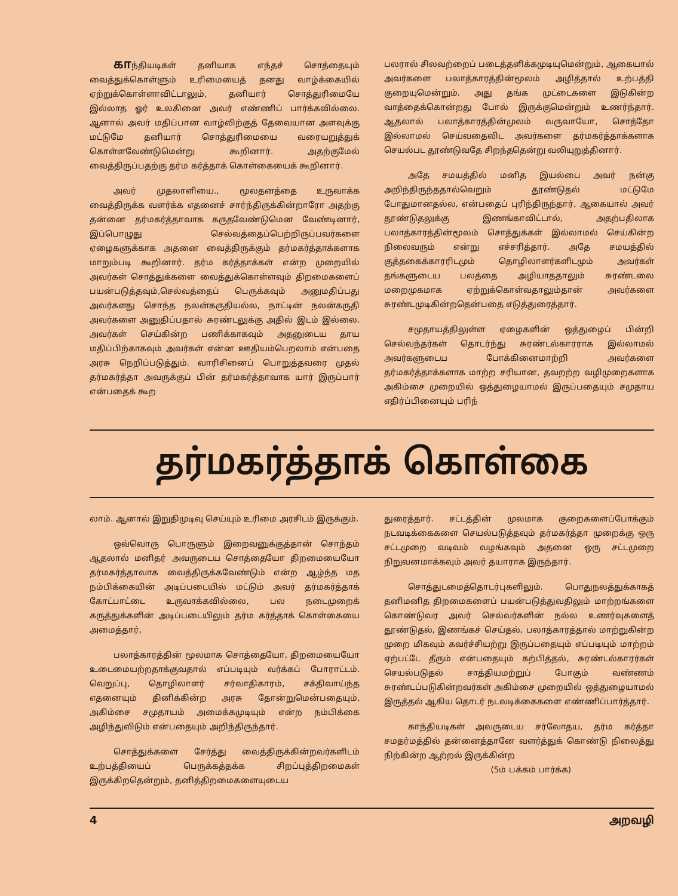காந்தியடிகள் தனியாக எந்தச் சொத்தையும் வைத்துக்கொள்ளும் உரிமையைத் தனது வாழ்க்கையில் ஏற்றுக்கொள்ளாவிட்டாலும், தனியார் சொத்துரிமையே இல்லாத ஓர் உலகினை அவர் எண்ணிப் பார்க்கவில்லை. ஆனால் அவர் மதிப்பான வாழ்விற்குத் தேவையான அளவுக்கு மட்டுமே தனியார் சொத்துரிமையை வரையறுத்துக் கொள்ளவேண்டுமென்று கூறினார். அதற்குமேல் வைத்திருப்பதற்கு தர்ம கர்த்தாக் கொள்கையைக் கூறினார்.
அவர் முதலாளியை., மூலதனத்தை உருவாக்க வைத்திருக்க வளர்க்க எதனைச் சார்ந்திருக்கின்றாரோ அதற்கு தன்னை தர்மகர்த்தாவாக கருதவேண்டுமென வேண்டினார், இப்பொழுது செல்வத்தைப்பெற்றிருப்பவர்களை ஏழைகளுக்காக அதனை வைத்திருக்கும் தர்மகர்த்தாக்களாக மாறும்படி கூறினார். தர்ம கர்த்தாக்கள் என்ற முறையில் அவர்கள் சொத்துக்களை வைத்துக்கொள்ளவும் திறமைகளைப் பயன்படுத்தவும்,செல்வத்தைப் பெருக்கவும் அனுமதிப்பது அவர்களது சொந்த நலன்கருதியல்ல, நாட்டின் நலன்கருதி அவர்களை அனுதிப்பதால் சுரண்டலுக்கு அதில் இடம் இல்லை. அவர்கள் செய்கின்ற பணிக்காகவும் அதனுடைய தாய மதிப்பிற்காகவும் அவர்கள் என்ன ஊதியம்பெறலாம் என்பதை அரசு நெறிப்படுத்தும். வாரிசினைப் பொறுத்தவரை முதல் தர்மகர்த்தா அவருக்குப் பின் தர்மகர்த்தாவாக யார் இருப்பார் என்பதைக் கூற
பலரால் சிலவற்றைப் படைத்தளிக்கமுடியுமென்றும், ஆகையால் அவர்களை பலாத்காரத்தின்மூலம் அழித்தால் உற்பத்தி குறையுமென்றும். அது தங்க முட்டைகளை இடுகின்ற வாத்தைக்கொன்றது போல் இருக்குமென்றும் உணர்ந்தார். ஆதலால் பலாத்காரத்தின்முலம் வருவாயோ, சொத்தோ இல்லாமல் செய்வதைவிட அவர்களை தர்மகர்த்தாக்களாக செயல்பட தூண்டுவதே சிறந்ததென்று வலியுறுத்தினார்.
அதே சமயத்தில் மனித இயல்பை அவர் நன்கு அறிந்திருந்ததால்வெறும் தூண்டுதல் மட்டுமே போதுமானதல்ல, என்பதைப் புரிந்திருந்தார், ஆகையால் அவர் தூண்டுதலுக்கு இணங்காவிட்டால், அதற்பதிலாக பலாத்காரத்தின்மூலம் சொத்துக்கள் இல்லாமல் செய்கின்ற நிலைவரும் என்று எச்சரித்தார். அதே சமயத்தில் குத்தகைக்காரரிடமும் தொழிலாளர்களிடமும் அவர்கள் தங்களுடைய பலத்தை அழியாததாலும் சுரண்டலை மறைமுகமாக ஏற்றுக்கொள்வதாலும்தான் அவர்களை சுரண்டமுடிகின்றதென்பதை எடுத்துரைத்தார்.
சமுதாயத்திலுள்ள ஏழைகளின் ஒத்துழைப் பின்றி செல்வந்தர்கள் தொடர்ந்து சுரண்டல்காரராக இல்லாமல் அவர்களுடைய போக்கினைமாற்றி அவர்களை தர்மகர்த்தாக்களாக மாற்ற சரியான, தவறற்ற வழிமுறைகளாக அகிம்சை முறையில் ஒத்துழையாமல் இருப்பதையும் சமுதாய எதிர்ப்பினையும் பரிந்
தர்மகர்த்தாக் கொள்கை
லாம். ஆனால் இறுதிமுடிவு செய்யும் உரிமை அரசிடம் இருக்கும்.
ஒவ்வொரு பொருளும் இறைவனுக்குத்தான் சொந்தம் ஆதலால் மனிதர் அவருடைய சொத்தையோ திறமையையோ தர்மகர்த்தாவாக வைத்திருக்கவேண்டும் என்ற ஆழ்ந்த மத நம்பிக்கையின் அடிப்படையில் மட்டும் அவர் தர்மகர்த்தாக் கோட்பாட்டை உருவாக்கவில்லை, பல நடைமுறைக் கருத்துக்களின் அடிப்படையிலும் தர்ம கர்த்தாக் கொள்கையை அமைத்தார்,
பலாத்காரத்தின் மூலமாக சொத்தையோ, திறமையையோ உடைமையற்றதாக்குவதால் எப்படியும் வர்க்கப் போராட்டம். வெறுப்பு, தொழிலாளர் சர்வாதிகாரம், சக்திவாய்ந்த எதனையும் தினிக்கின்ற அரசு தோன்றுமென்பதையும், அகிம்சை சமுதாயம் அமைக்கமுடியும் என்ற நம்பிக்கை அழிந்துவிடும் என்பதையும் அறிந்திருந்தார்.
சொத்துக்களை சேர்த்து வைத்திருக்கின்றவர்களிடம் உற்பத்தியைப் பெருக்கத்தக்க சிறப்புத்திறமைகள் இருக்கிறதென்றும், தனித்திறமைகளையுடைய
துரைத்தார். சட்டத்தின் முலமாக குறைகளைப்போக்கும் நடவடிக்கைகளை செயல்படுத்தவும் தர்மகர்த்தா முறைக்கு ஒரு சட்டமுறை வடிவம் வழங்கவும் அதனை ஒரு சட்டமுறை நிறுவனமாக்கவும் அவர் தயாராக இருந்தார்.
சொத்துடமைத்தொடர்புகளிலும். பொதுநலத்துக்காகத் தனிமனித திறமைகளைப் பயன்படுத்துவதிலும் மாற்றங்களை கொண்டுவர அவர் செல்வர்களின் நல்ல உணர்வுகளைத் தூண்டுதல், இணங்கச் செய்தல், பலாத்காரத்தால் மாற்றுகின்ற முறை மிகவும் கவர்ச்சியற்று இருப்பதையும் எப்படியும் மாற்றம் ஏற்பட்டே தீரும் என்பதையும் கற்பித்தல், சுரண்டல்காரர்கள் செயல்படுதல் சாத்தியமற்றுப் போகும் வண்ணம் சுரண்டப்படுகின்றவர்கள் அகிம்சை முறையில் ஒத்துழையாமல் இருத்தல் ஆகிய தொடர் நடவடிக்கைகளை எண்ணிப்பார்த்தார்.
காந்தியடிகள் அவருடைய சர்வோதய, தர்ம கர்த்தா சமதர்மத்தில் தன்னைத்தானே வளர்த்துக் கொண்டு நிலைத்து நிற்கின்ற ஆற்றல் இருக்கின்ற
(5ம் பக்கம் பார்க்க)
4 அறவழி